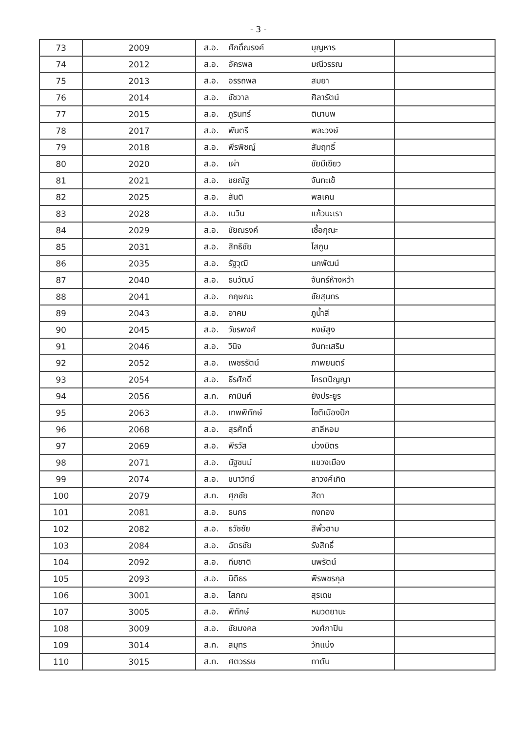- 3 -
| 73 | 2009 | ส.อ. | ศักดิ์ณรงค์ | บุญหาร | |
| 74 | 2012 | ส.อ. | อัครพล | มณีวรรณ | |
| 75 | 2013 | ส.อ. | อรรถพล | สมยา | |
| 76 | 2014 | ส.อ. | ชัชวาล | ศิลารัตน์ | |
| 77 | 2015 | ส.อ. | ภูรินทร์ | ตินานพ | |
| 78 | 2017 | ส.อ. | พันตรี | พละวงษ์ | |
| 79 | 2018 | ส.อ. | พีรพิชญ์ | สัมฤทธิ์ | |
| 80 | 2020 | ส.อ. | เผ่า | ชัยมีเขียว | |
| 81 | 2021 | ส.อ. | ชยณัฐ | จันทะเข้ | |
| 82 | 2025 | ส.อ. | สันติ | พลเคน | |
| 83 | 2028 | ส.อ. | เนวิน | แก้วนะเรา | |
| 84 | 2029 | ส.อ. | ชัยณรงค์ | เชื้อกุณะ | |
| 85 | 2031 | ส.อ. | สิทธิชัย | โสกูน | |
| 86 | 2035 | ส.อ. | รัฐวุฒิ | นกพัฒน์ | |
| 87 | 2040 | ส.อ. | ธนวัฒน์ | จันทร์ห้างหว้า | |
| 88 | 2041 | ส.อ. | กฤษณะ | ชัยสุนทร | |
| 89 | 2043 | ส.อ. | อาคม | ภูน้ำสี | |
| 90 | 2045 | ส.อ. | วัชรพงศ์ | หงษ์สูง | |
| 91 | 2046 | ส.อ. | วินิจ | จันทะเสริม | |
| 92 | 2052 | ส.อ. | เพชรรัตน์ | ภาพยนตร์ | |
| 93 | 2054 | ส.อ. | ธีรศักดิ์ | โครตปัญญา | |
| 94 | 2056 | ส.ท. | คามินศ์ | ยังประยูร | |
| 95 | 2063 | ส.อ. | เทพพิทักษ์ | โชติเมืองปัก | |
| 96 | 2068 | ส.อ. | สุรศักดิ์ | สาลีหอม | |
| 97 | 2069 | ส.อ. | พีรวัส | ม่วงมิตร | |
| 98 | 2071 | ส.อ. | นัฐชนม์ | แขวงเมือง | |
| 99 | 2074 | ส.อ. | ชนาวิทย์ | ลาวงศ์เกิด | |
| 100 | 2079 | ส.ท. | ศุภชัย | สีดา | |
| 101 | 2081 | ส.อ. | ธนกร | กงทอง | |
| 102 | 2082 | ส.อ. | ธวัชชัย | สีพั้วฮาม | |
| 103 | 2084 | ส.อ. | ฉัตรชัย | รังสิทธิ์ | |
| 104 | 2092 | ส.อ. | ทีมชาติ | นพรัตน์ | |
| 105 | 2093 | ส.อ. | นิติธร | พีรพชรกุล | |
| 106 | 3001 | ส.อ. | โสภณ | สุรเดช | |
| 107 | 3005 | ส.อ. | พิทักษ์ | หมวดยานะ | |
| 108 | 3009 | ส.อ. | ชัยมงคล | วงศ์กาปิน | |
| 109 | 3014 | ส.ท. | สมุทร | วักแน่ง | |
| 110 | 3015 | ส.ท. | ศตวรรษ | ทาตัน | |